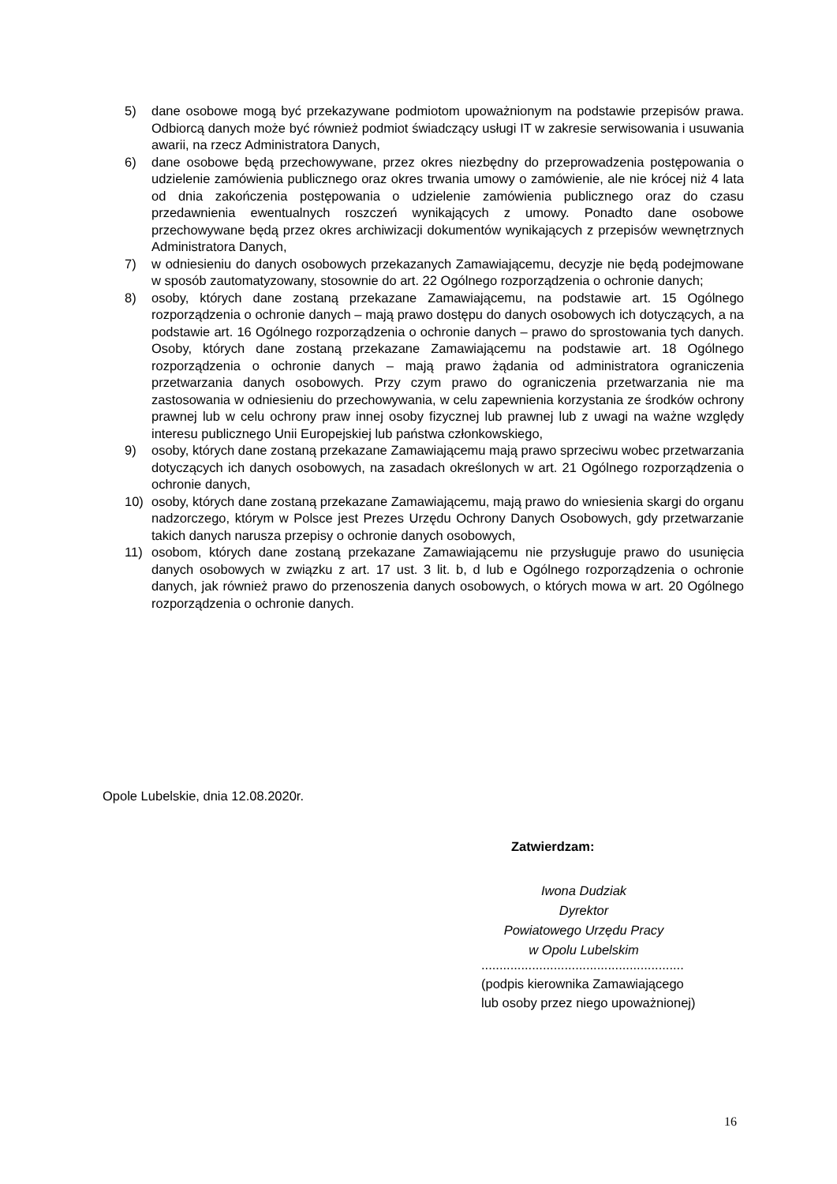5) dane osobowe mogą być przekazywane podmiotom upoważnionym na podstawie przepisów prawa. Odbiorcą danych może być również podmiot świadczący usługi IT w zakresie serwisowania i usuwania awarii, na rzecz Administratora Danych,
6) dane osobowe będą przechowywane, przez okres niezbędny do przeprowadzenia postępowania o udzielenie zamówienia publicznego oraz okres trwania umowy o zamówienie, ale nie krócej niż 4 lata od dnia zakończenia postępowania o udzielenie zamówienia publicznego oraz do czasu przedawnienia ewentualnych roszczeń wynikających z umowy. Ponadto dane osobowe przechowywane będą przez okres archiwizacji dokumentów wynikających z przepisów wewnętrznych Administratora Danych,
7) w odniesieniu do danych osobowych przekazanych Zamawiającemu, decyzje nie będą podejmowane w sposób zautomatyzowany, stosownie do art. 22 Ogólnego rozporządzenia o ochronie danych;
8) osoby, których dane zostaną przekazane Zamawiającemu, na podstawie art. 15 Ogólnego rozporządzenia o ochronie danych – mają prawo dostępu do danych osobowych ich dotyczących, a na podstawie art. 16 Ogólnego rozporządzenia o ochronie danych – prawo do sprostowania tych danych. Osoby, których dane zostaną przekazane Zamawiającemu na podstawie art. 18 Ogólnego rozporządzenia o ochronie danych – mają prawo żądania od administratora ograniczenia przetwarzania danych osobowych. Przy czym prawo do ograniczenia przetwarzania nie ma zastosowania w odniesieniu do przechowywania, w celu zapewnienia korzystania ze środków ochrony prawnej lub w celu ochrony praw innej osoby fizycznej lub prawnej lub z uwagi na ważne względy interesu publicznego Unii Europejskiej lub państwa członkowskiego,
9) osoby, których dane zostaną przekazane Zamawiającemu mają prawo sprzeciwu wobec przetwarzania dotyczących ich danych osobowych, na zasadach określonych w art. 21 Ogólnego rozporządzenia o ochronie danych,
10) osoby, których dane zostaną przekazane Zamawiającemu, mają prawo do wniesienia skargi do organu nadzorczego, którym w Polsce jest Prezes Urzędu Ochrony Danych Osobowych, gdy przetwarzanie takich danych narusza przepisy o ochronie danych osobowych,
11) osobom, których dane zostaną przekazane Zamawiającemu nie przysługuje prawo do usunięcia danych osobowych w związku z art. 17 ust. 3 lit. b, d lub e Ogólnego rozporządzenia o ochronie danych, jak również prawo do przenoszenia danych osobowych, o których mowa w art. 20 Ogólnego rozporządzenia o ochronie danych.
Opole Lubelskie, dnia 12.08.2020r.
Zatwierdzam:
Iwona Dudziak
Dyrektor
Powiatowego Urzędu Pracy
w Opolu Lubelskim
........................................................
(podpis kierownika Zamawiającego
lub osoby przez niego upoważnionej)
16